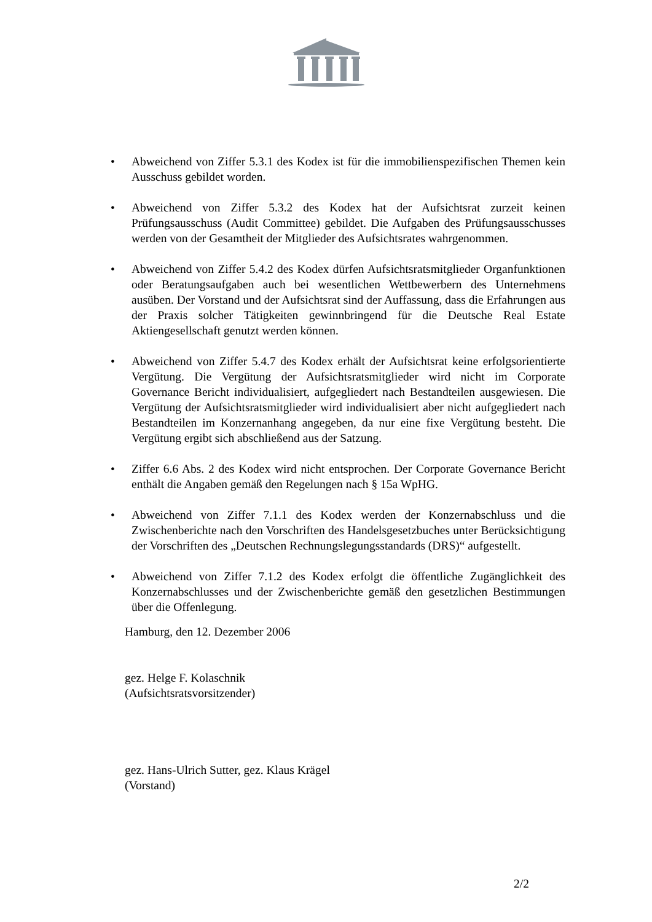• Abweichend von Ziffer 5.3.1 des Kodex ist für die immobilienspezifischen Themen kein Ausschuss gebildet worden.
• Abweichend von Ziffer 5.3.2 des Kodex hat der Aufsichtsrat zurzeit keinen Prüfungsausschuss (Audit Committee) gebildet. Die Aufgaben des Prüfungsausschusses werden von der Gesamtheit der Mitglieder des Aufsichtsrates wahrgenommen.
• Abweichend von Ziffer 5.4.2 des Kodex dürfen Aufsichtsratsmitglieder Organfunktionen oder Beratungsaufgaben auch bei wesentlichen Wettbewerbern des Unternehmens ausüben. Der Vorstand und der Aufsichtsrat sind der Auffassung, dass die Erfahrungen aus der Praxis solcher Tätigkeiten gewinnbringend für die Deutsche Real Estate Aktiengesellschaft genutzt werden können.
• Abweichend von Ziffer 5.4.7 des Kodex erhält der Aufsichtsrat keine erfolgsorientierte Vergütung. Die Vergütung der Aufsichtsratsmitglieder wird nicht im Corporate Governance Bericht individualisiert, aufgegliedert nach Bestandteilen ausgewiesen. Die Vergütung der Aufsichtsratsmitglieder wird individualisiert aber nicht aufgegliedert nach Bestandteilen im Konzernanhang angegeben, da nur eine fixe Vergütung besteht. Die Vergütung ergibt sich abschließend aus der Satzung.
• Ziffer 6.6 Abs. 2 des Kodex wird nicht entsprochen. Der Corporate Governance Bericht enthält die Angaben gemäß den Regelungen nach § 15a WpHG.
• Abweichend von Ziffer 7.1.1 des Kodex werden der Konzernabschluss und die Zwischenberichte nach den Vorschriften des Handelsgesetzbuches unter Berücksichtigung der Vorschriften des „Deutschen Rechnungslegungsstandards (DRS)“ aufgestellt.
• Abweichend von Ziffer 7.1.2 des Kodex erfolgt die öffentliche Zugänglichkeit des Konzernabschlusses und der Zwischenberichte gemäß den gesetzlichen Bestimmungen über die Offenlegung.
Hamburg, den 12. Dezember 2006
gez. Helge F. Kolaschnik
(Aufsichtsratsvorsitzender)
gez. Hans-Ulrich Sutter, gez. Klaus Krägel
(Vorstand)
2/2